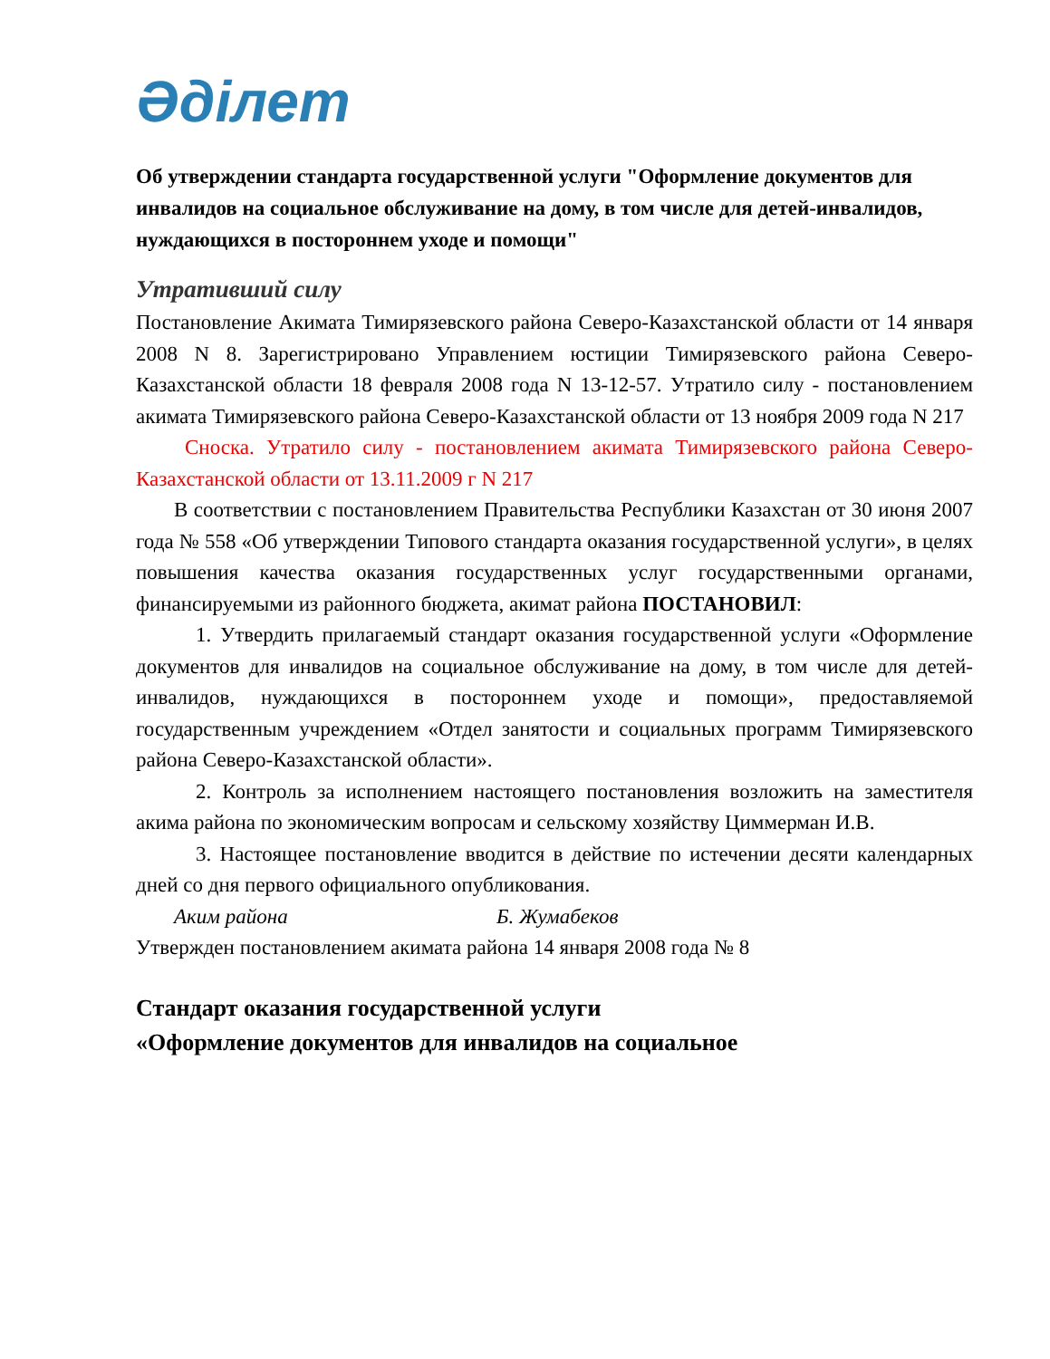Әділет
Об утверждении стандарта государственной услуги "Оформление документов для инвалидов на социальное обслуживание на дому, в том числе для детей-инвалидов, нуждающихся в постороннем уходе и помощи"
Утративший силу
Постановление Акимата Тимирязевского района Северо-Казахстанской области от 14 января 2008 N 8. Зарегистрировано Управлением юстиции Тимирязевского района Северо-Казахстанской области 18 февраля 2008 года N 13-12-57. Утратило силу - постановлением акимата Тимирязевского района Северо-Казахстанской области от 13 ноября 2009 года N 217
Сноска. Утратило силу - постановлением акимата Тимирязевского района Северо-Казахстанской области от 13.11.2009 г N 217
В соответствии с постановлением Правительства Республики Казахстан от 30 июня 2007 года № 558 «Об утверждении Типового стандарта оказания государственной услуги», в целях повышения качества оказания государственных услуг государственными органами, финансируемыми из районного бюджета, акимат района ПОСТАНОВИЛ:
1. Утвердить прилагаемый стандарт оказания государственной услуги «Оформление документов для инвалидов на социальное обслуживание на дому, в том числе для детей-инвалидов, нуждающихся в постороннем уходе и помощи», предоставляемой государственным учреждением «Отдел занятости и социальных программ Тимирязевского района Северо-Казахстанской области».
2. Контроль за исполнением настоящего постановления возложить на заместителя акима района по экономическим вопросам и сельскому хозяйству Циммерман И.В.
3. Настоящее постановление вводится в действие по истечении десяти календарных дней со дня первого официального опубликования.
Аким района Б. Жумабеков
Утвержден постановлением акимата района 14 января 2008 года № 8
Стандарт оказания государственной услуги
«Оформление документов для инвалидов на социальное